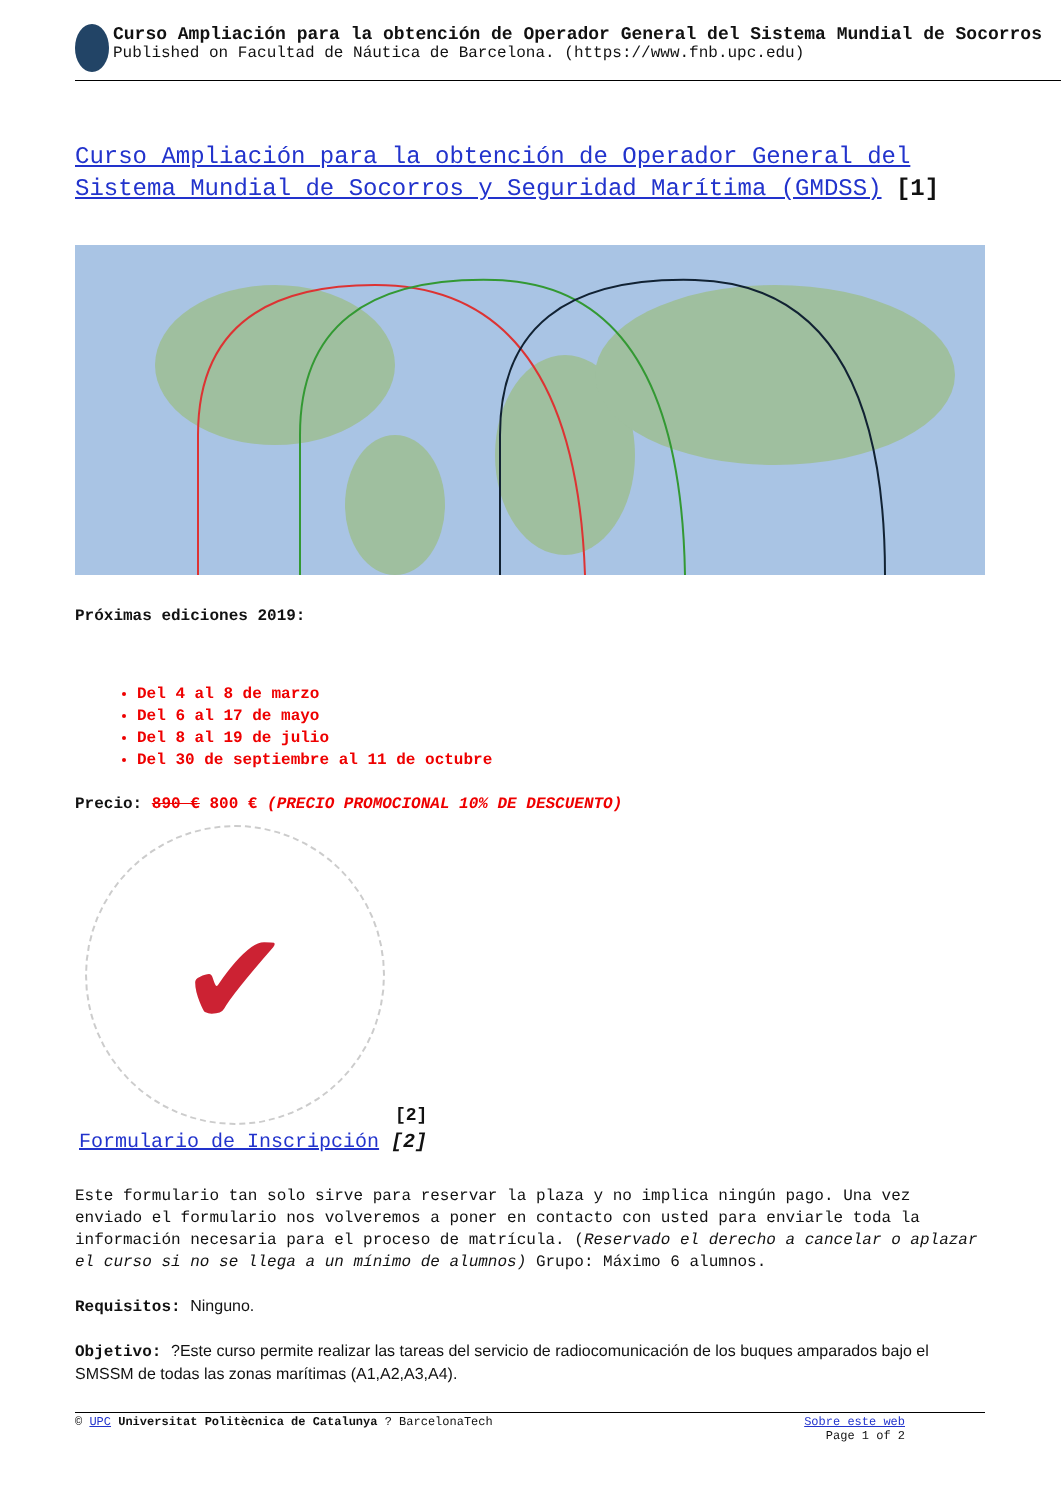Curso Ampliación para la obtención de Operador General del Sistema Mundial de Socorros
Published on Facultad de Náutica de Barcelona. (https://www.fnb.upc.edu)
Curso Ampliación para la obtención de Operador General del Sistema Mundial de Socorros y Seguridad Marítima (GMDSS) [1]
Próximas ediciones 2019:
Del 4 al 8 de marzo
Del 6 al 17 de mayo
Del 8 al 19 de julio
Del 30 de septiembre al 11 de octubre
Precio: 890 € 800 € (PRECIO PROMOCIONAL 10% DE DESCUENTO)
✔
[2]
Formulario de Inscripción [2]
Este formulario tan solo sirve para reservar la plaza y no implica ningún pago. Una vez enviado el formulario nos volveremos a poner en contacto con usted para enviarle toda la información necesaria para el proceso de matrícula. (Reservado el derecho a cancelar o aplazar el curso si no se llega a un mínimo de alumnos) Grupo: Máximo 6 alumnos.
Requisitos: Ninguno.
Objetivo: ?Este curso permite realizar las tareas del servicio de radiocomunicación de los buques amparados bajo el SMSSM de todas las zonas marítimas (A1,A2,A3,A4).
© UPC Universitat Politècnica de Catalunya ? BarcelonaTech Sobre este web
Page 1 of 2